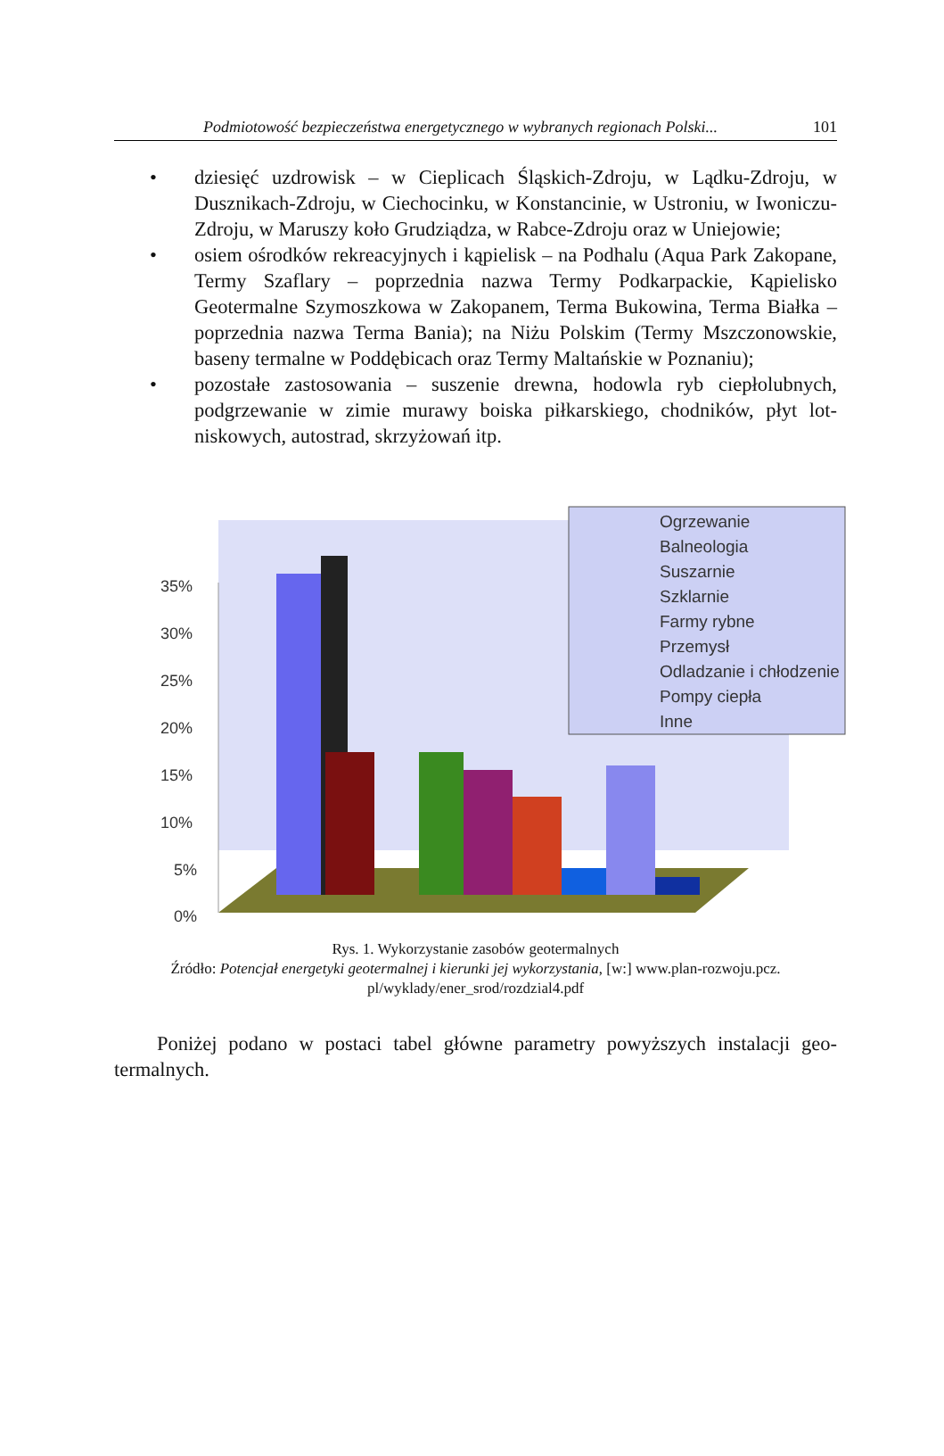Podmiotowość bezpieczeństwa energetycznego w wybranych regionach Polski... 101
• dziesięć uzdrowisk – w Cieplicach Śląskich-Zdroju, w Lądku-Zdroju, w Dusznikach-Zdroju, w Ciechocinku, w Konstancinie, w Ustroniu, w Iwo­niczu-Zdroju, w Maruszy koło Grudziądza, w Rabce-Zdroju oraz w Unie­jowie;
• osiem ośrodków rekreacyjnych i kąpielisk – na Podhalu (Aqua Park Zako­pane, Termy Szaflary – poprzednia nazwa Termy Podkarpackie, Kąpielisko Geotermalne Szymoszkowa w Zakopanem, Terma Bukowina, Terma Białka – poprzednia nazwa Terma Bania); na Niżu Polskim (Termy Mszczonowskie, baseny termalne w Poddębicach oraz Termy Maltańskie w Poznaniu);
• pozostałe zastosowania – suszenie drewna, hodowla ryb ciepłolubnych, podgrzewanie w zimie murawy boiska piłkarskiego, chodników, płyt lot­niskowych, autostrad, skrzyżowań itp.
35%
30%
25%
20%
15%
10%
5%
0%
Ogrzewanie
Balneologia
Suszarnie
Szklarnie
Farmy rybne
Przemysł
Odladzanie i chłodzenie
Pompy ciepła
Inne
Rys. 1. Wykorzystanie zasobów geotermalnych
Źródło: Potencjał energetyki geotermalnej i kierunki jej wykorzystania, [w:] www.plan-rozwoju.pcz.
pl/wyklady/ener_srod/rozdzial4.pdf
Poniżej podano w postaci tabel główne parametry powyższych instalacji geo­termalnych.